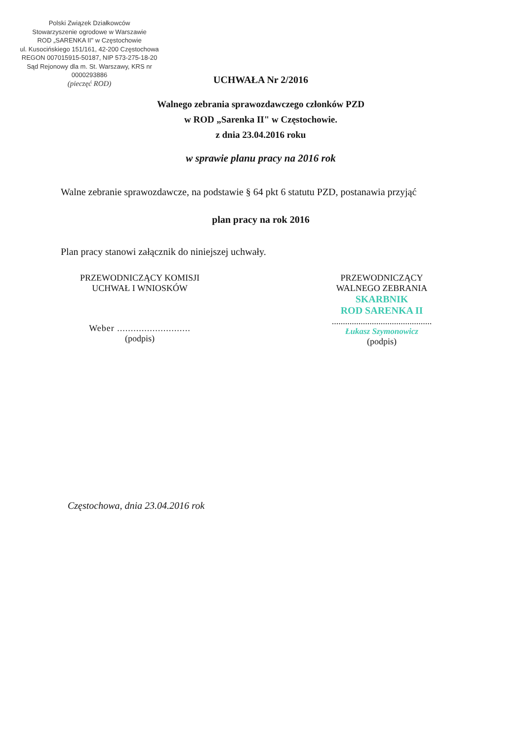Polski Związek Działkowców
Stowarzyszenie ogrodowe w Warszawie
ROD „SARENKA II" w Częstochowie
ul. Kusocińskiego 151/161, 42-200 Częstochowa
REGON 007015915-50187, NIP 573-275-18-20
Sąd Rejonowy dla m. St. Warszawy, KRS nr 0000293886
(pieczęć ROD)
UCHWAŁA Nr 2/2016
Walnego zebrania sprawozdawczego członków PZD
w ROD „Sarenka II" w Częstochowie.
z dnia 23.04.2016 roku
w sprawie planu pracy na 2016 rok
Walne zebranie sprawozdawcze, na podstawie § 64 pkt 6 statutu PZD, postanawia przyjąć
plan pracy na rok 2016
Plan pracy stanowi załącznik do niniejszej uchwały.
PRZEWODNICZĄCY KOMISJI
UCHWAŁ I WNIOSKÓW
Weber ...........................
(podpis)
PRZEWODNICZĄCY
WALNEGO ZEBRANIA
SKARBNIK
ROD SARENKA II
.............................................
Łukasz Szymonowicz
(podpis)
Częstochowa, dnia 23.04.2016 rok